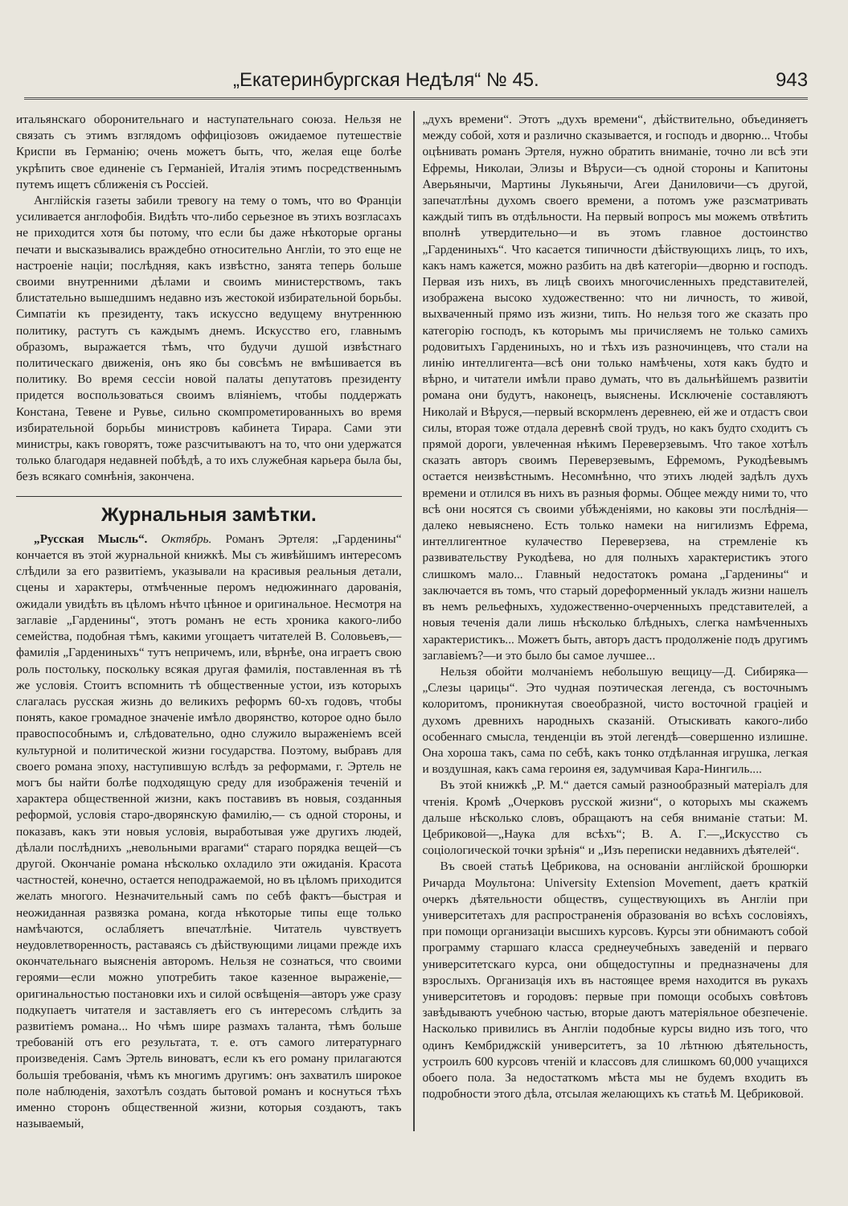„Екатеринбургская Недѣля“ № 45. 943
итальянскаго оборонительнаго и наступательнаго союза. Нельзя не связать съ этимъ взглядомъ оффиціозовъ ожидаемое путешествіе Криспи въ Германію; очень можетъ быть, что, желая еще болѣе укрѣпить свое единеніе съ Германіей, Италія этимъ посредственнымъ путемъ ищетъ сближенія съ Россіей.
Англійскія газеты забили тревогу на тему о томъ, что во Франціи усиливается англофобія. Видѣть что-либо серьезное въ этихъ возгласахъ не приходится хотя бы потому, что если бы даже нѣкоторые органы печати и высказывались враждебно относительно Англіи, то это еще не настроеніе націи; послѣдняя, какъ извѣстно, занята теперь больше своими внутренними дѣлами и своимъ министерствомъ, такъ блистательно вышедшимъ недавно изъ жестокой избирательной борьбы. Симпатіи къ президенту, такъ искуссно ведущему внутреннюю политику, растутъ съ каждымъ днемъ. Искусство его, главнымъ образомъ, выражается тѣмъ, что будучи душой извѣстнаго политическаго движенія, онъ яко бы совсѣмъ не вмѣшивается въ политику. Во время сессіи новой палаты депутатовъ президенту придется воспользоваться своимъ вліяніемъ, чтобы поддержать Констана, Тевене и Рувье, сильно скомпрометированныхъ во время избирательной борьбы министровъ кабинета Тирара. Сами эти министры, какъ говорятъ, тоже разсчитываютъ на то, что они удержатся только благодаря недавней побѣдѣ, а то ихъ служебная карьера была бы, безъ всякаго сомнѣнія, закончена.
Журнальныя замѣтки.
„Русская Мысль“. Октябрь. Романъ Эртеля: „Гарденины“ кончается въ этой журнальной книжкѣ. Мы съ живѣйшимъ интересомъ слѣдили за его развитіемъ, указывали на красивыя реальныя детали, сцены и характеры, отмѣченные перомъ недюжиннаго дарованія, ожидали увидѣть въ цѣломъ нѣчто цѣнное и оригинальное. Несмотря на заглавіе „Гарденины“, этотъ романъ не есть хроника какого-либо семейства, подобная тѣмъ, какими угощаетъ читателей В. Соловьевъ,—фамилія „Гардениныхъ“ тутъ непричемъ, или, вѣрнѣе, она играетъ свою роль постольку, поскольку всякая другая фамилія, поставленная въ тѣ же условія. Стоитъ вспомнить тѣ общественные устои, изъ которыхъ слагалась русская жизнь до великихъ реформъ 60-хъ годовъ, чтобы понять, какое громадное значеніе имѣло дворянство, которое одно было правоспособнымъ и, слѣдовательно, одно служило выраженіемъ всей культурной и политической жизни государства. Поэтому, выбравъ для своего романа эпоху, наступившую вслѣдъ за реформами, г. Эртель не могъ бы найти болѣе подходящую среду для изображенія теченій и характера общественной жизни, какъ поставивъ въ новыя, созданныя реформой, условія старо-дворянскую фамилію,— съ одной стороны, и показавъ, какъ эти новыя условія, выработывая уже другихъ людей, дѣлали послѣднихъ „невольными врагами“ стараго порядка вещей—съ другой. Окончаніе романа нѣсколько охладило эти ожиданія. Красота частностей, конечно, остается неподражаемой, но въ цѣломъ приходится желать многого. Незначительный самъ по себѣ фактъ—быстрая и неожиданная развязка романа, когда нѣкоторые типы еще только намѣчаются, ослабляетъ впечатлѣніе. Читатель чувствуетъ неудовлетворенность, раставаясь съ дѣйствующими лицами прежде ихъ окончательнаго выясненія авторомъ. Нельзя не сознаться, что своими героями—если можно употребить такое казенное выраженіе,—оригинальностью постановки ихъ и силой освѣщенія—авторъ уже сразу подкупаетъ читателя и заставляетъ его съ интересомъ слѣдить за развитіемъ романа... Но чѣмъ шире размахъ таланта, тѣмъ больше требованій отъ его результата, т. е. отъ самого литературнаго произведенія. Самъ Эртель виноватъ, если къ его роману прилагаются большія требованія, чѣмъ къ многимъ другимъ: онъ захватилъ широкое поле наблюденія, захотѣлъ создать бытовой романъ и коснуться тѣхъ именно сторонъ общественной жизни, которыя создаютъ, такъ называемый,
„духъ времени“. Этотъ „духъ времени“, дѣйствительно, объединяетъ между собой, хотя и различно сказывается, и господъ и дворню... Чтобы оцѣнивать романъ Эртеля, нужно обратить вниманіе, точно ли всѣ эти Ефремы, Николаи, Элизы и Вѣруси—съ одной стороны и Капитоны Аверьянычи, Мартины Лукьянычи, Агеи Даниловичи—съ другой, запечатлѣны духомъ своего времени, а потомъ уже разсматривать каждый типъ въ отдѣльности. На первый вопросъ мы можемъ отвѣтить вполнѣ утвердительно—и въ этомъ главное достоинство „Гардениныхъ“. Что касается типичности дѣйствующихъ лицъ, то ихъ, какъ намъ кажется, можно разбить на двѣ категоріи—дворню и господъ. Первая изъ нихъ, въ лицѣ своихъ многочисленныхъ представителей, изображена высоко художественно: что ни личность, то живой, выхваченный прямо изъ жизни, типъ. Но нельзя того же сказать про категорію господъ, къ которымъ мы причисляемъ не только самихъ родовитыхъ Гардениныхъ, но и тѣхъ изъ разночинцевъ, что стали на линію интеллигента—всѣ они только намѣчены, хотя какъ будто и вѣрно, и читатели имѣли право думать, что въ дальнѣйшемъ развитіи романа они будутъ, наконецъ, выяснены. Исключеніе составляютъ Николай и Вѣруся,—первый вскормленъ деревнею, ей же и отдастъ свои силы, вторая тоже отдала деревнѣ свой трудъ, но какъ будто сходитъ съ прямой дороги, увлеченная нѣкимъ Переверзевымъ. Что такое хотѣлъ сказать авторъ своимъ Переверзевымъ, Ефремомъ, Рукодѣевымъ остается неизвѣстнымъ. Несомнѣнно, что этихъ людей задѣлъ духъ времени и отлился въ нихъ въ разныя формы. Общее между ними то, что всѣ они носятся съ своими убѣжденіями, но каковы эти послѣднія—далеко невыяснено. Есть только намеки на нигилизмъ Ефрема, интеллигентное кулачество Переверзева, на стремленіе къ развивательству Рукодѣева, но для полныхъ характеристикъ этого слишкомъ мало... Главный недостатокъ романа „Гарденины“ и заключается въ томъ, что старый дореформенный укладъ жизни нашелъ въ немъ рельефныхъ, художественно-очерченныхъ представителей, а новыя теченія дали лишь нѣсколько блѣдныхъ, слегка намѣченныхъ характеристикъ... Можетъ быть, авторъ дастъ продолженіе подъ другимъ заглавіемъ?—и это было бы самое лучшее...
Нельзя обойти молчаніемъ небольшую вещицу—Д. Сибиряка—„Слезы царицы“. Это чудная поэтическая легенда, съ восточнымъ колоритомъ, проникнутая своеобразной, чисто восточной граціей и духомъ древнихъ народныхъ сказаній. Отыскивать какого-либо особеннаго смысла, тенденціи въ этой легендѣ—совершенно излишне. Она хороша такъ, сама по себѣ, какъ тонко отдѣланная игрушка, легкая и воздушная, какъ сама героиня ея, задумчивая Кара-Нингиль....
Въ этой книжкѣ „Р. М.“ дается самый разнообразный матеріалъ для чтенія. Кромѣ „Очерковъ русской жизни“, о которыхъ мы скажемъ дальше нѣсколько словъ, обращаютъ на себя вниманіе статьи: М. Цебриковой—„Наука для всѣхъ“; В. А. Г.—„Искусство съ соціологической точки зрѣнія“ и „Изъ переписки недавнихъ дѣятелей“.
Въ своей статьѣ Цебрикова, на основаніи англійской брошюрки Ричарда Моультона: University Extension Movement, даетъ краткій очеркъ дѣятельности обществъ, существующихъ въ Англіи при университетахъ для распространенія образованія во всѣхъ сословіяхъ, при помощи организаціи высшихъ курсовъ. Курсы эти обнимаютъ собой программу старшаго класса среднеучебныхъ заведеній и перваго университетскаго курса, они общедоступны и предназначены для взрослыхъ. Организація ихъ въ настоящее время находится въ рукахъ университетовъ и городовъ: первые при помощи особыхъ совѣтовъ завѣдываютъ учебною частью, вторые даютъ матеріяльное обезпеченіе. Насколько привились въ Англіи подобные курсы видно изъ того, что одинъ Кембриджскій университетъ, за 10 лѣтнюю дѣятельность, устроилъ 600 курсовъ чтеній и классовъ для слишкомъ 60,000 учащихся обоего пола. За недостаткомъ мѣста мы не будемъ входить въ подробности этого дѣла, отсылая желающихъ къ статьѣ М. Цебриковой.